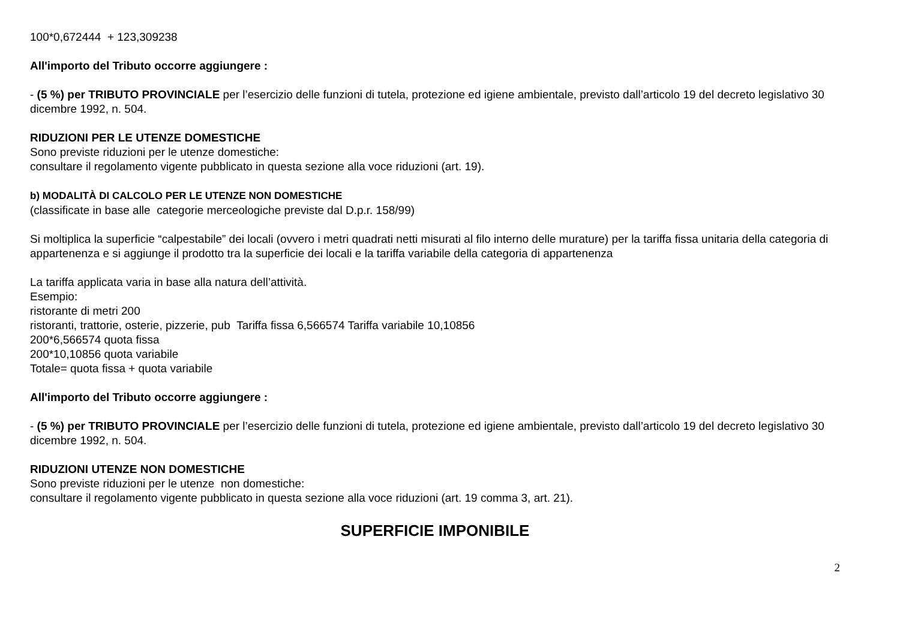100*0,672444 + 123,309238
All'importo del Tributo occorre aggiungere :
- (5 %) per TRIBUTO PROVINCIALE per l’esercizio delle funzioni di tutela, protezione ed igiene ambientale, previsto dall’articolo 19 del decreto legislativo 30 dicembre 1992, n. 504.
RIDUZIONI PER LE UTENZE DOMESTICHE
Sono previste riduzioni per le utenze domestiche:
consultare il regolamento vigente pubblicato in questa sezione alla voce riduzioni (art. 19).
b) MODALITÀ DI CALCOLO PER LE UTENZE NON DOMESTICHE
(classificate in base alle categorie merceologiche previste dal D.p.r. 158/99)
Si moltiplica la superficie “calpestabile” dei locali (ovvero i metri quadrati netti misurati al filo interno delle murature) per la tariffa fissa unitaria della categoria di appartenenza e si aggiunge il prodotto tra la superficie dei locali e la tariffa variabile della categoria di appartenenza
La tariffa applicata varia in base alla natura dell’attività.
Esempio:
ristorante di metri 200
ristoranti, trattorie, osterie, pizzerie, pub Tariffa fissa 6,566574 Tariffa variabile 10,10856
200*6,566574 quota fissa
200*10,10856 quota variabile
Totale= quota fissa + quota variabile
All'importo del Tributo occorre aggiungere :
- (5 %) per TRIBUTO PROVINCIALE per l’esercizio delle funzioni di tutela, protezione ed igiene ambientale, previsto dall’articolo 19 del decreto legislativo 30 dicembre 1992, n. 504.
RIDUZIONI UTENZE NON DOMESTICHE
Sono previste riduzioni per le utenze non domestiche:
consultare il regolamento vigente pubblicato in questa sezione alla voce riduzioni (art. 19 comma 3, art. 21).
SUPERFICIE IMPONIBILE
2